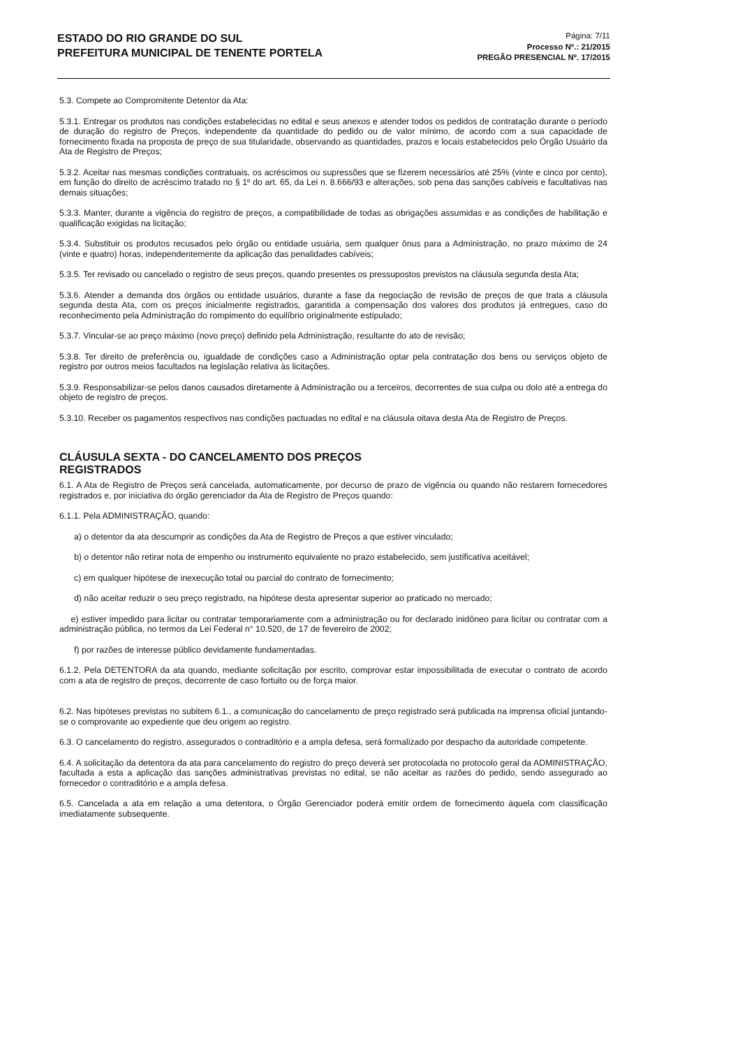ESTADO DO RIO GRANDE DO SUL
PREFEITURA MUNICIPAL DE TENENTE PORTELA
Página: 7/11
Processo Nº.: 21/2015
PREGÃO PRESENCIAL Nº. 17/2015
5.3. Compete ao Compromitente Detentor da Ata:
5.3.1. Entregar os produtos nas condições estabelecidas no edital e seus anexos e atender todos os pedidos de contratação durante o período de duração do registro de Preços, independente da quantidade do pedido ou de valor mínimo, de acordo com a sua capacidade de fornecimento fixada na proposta de preço de sua titularidade, observando as quantidades, prazos e locais estabelecidos pelo Órgão Usuário da Ata de Registro de Preços;
5.3.2. Aceitar nas mesmas condições contratuais, os acréscimos ou supressões que se fizerem necessários até 25% (vinte e cinco por cento), em função do direito de acréscimo tratado no § 1º do art. 65, da Lei n. 8.666/93 e alterações, sob pena das sanções cabíveis e facultativas nas demais situações;
5.3.3. Manter, durante a vigência do registro de preços, a compatibilidade de todas as obrigações assumidas e as condições de habilitação e qualificação exigidas na licitação;
5.3.4. Substituir os produtos recusados pelo órgão ou entidade usuária, sem qualquer ônus para a Administração, no prazo máximo de 24 (vinte e quatro) horas, independentemente da aplicação das penalidades cabíveis;
5.3.5. Ter revisado ou cancelado o registro de seus preços, quando presentes os pressupostos previstos na cláusula segunda desta Ata;
5.3.6. Atender a demanda dos órgãos ou entidade usuários, durante a fase da negociação de revisão de preços de que trata a cláusula segunda desta Ata, com os preços inicialmente registrados, garantida a compensação dos valores dos produtos já entregues, caso do reconhecimento pela Administração do rompimento do equilíbrio originalmente estipulado;
5.3.7. Vincular-se ao preço máximo (novo preço) definido pela Administração, resultante do ato de revisão;
5.3.8. Ter direito de preferência ou, igualdade de condições caso a Administração optar pela contratação dos bens ou serviços objeto de registro por outros meios facultados na legislação relativa às licitações.
5.3.9. Responsabilizar-se pelos danos causados diretamente à Administração ou a terceiros, decorrentes de sua culpa ou dolo até a entrega do objeto de registro de preços.
5.3.10. Receber os pagamentos respectivos nas condições pactuadas no edital e na cláusula oitava desta Ata de Registro de Preços.
CLÁUSULA SEXTA - DO CANCELAMENTO DOS PREÇOS
REGISTRADOS
6.1. A Ata de Registro de Preços será cancelada, automaticamente, por decurso de prazo de vigência ou quando não restarem fornecedores registrados e, por iniciativa do órgão gerenciador da Ata de Registro de Preços quando:
6.1.1. Pela ADMINISTRAÇÃO, quando:
a) o detentor da ata descumprir as condições da Ata de Registro de Preços a que estiver vinculado;
b) o detentor não retirar nota de empenho ou instrumento equivalente no prazo estabelecido, sem justificativa aceitável;
c) em qualquer hipótese de inexecução total ou parcial do contrato de fornecimento;
d) não aceitar reduzir o seu preço registrado, na hipótese desta apresentar superior ao praticado no mercado;
e) estiver impedido para licitar ou contratar temporariamente com a administração ou for declarado inidôneo para licitar ou contratar com a administração pública, no termos da Lei Federal n° 10.520, de 17 de fevereiro de 2002;
f) por razões de interesse público devidamente fundamentadas.
6.1.2. Pela DETENTORA da ata quando, mediante solicitação por escrito, comprovar estar impossibilitada de executar o contrato de acordo com a ata de registro de preços, decorrente de caso fortuito ou de força maior.
6.2. Nas hipóteses previstas no subitem 6.1., a comunicação do cancelamento de preço registrado será publicada na imprensa oficial juntando-se o comprovante ao expediente que deu origem ao registro.
6.3. O cancelamento do registro, assegurados o contraditório e a ampla defesa, será formalizado por despacho da autoridade competente.
6.4. A solicitação da detentora da ata para cancelamento do registro do preço deverá ser protocolada no protocolo geral da ADMINISTRAÇÃO, facultada a esta a aplicação das sanções administrativas previstas no edital, se não aceitar as razões do pedido, sendo assegurado ao fornecedor o contraditório e a ampla defesa.
6.5. Cancelada a ata em relação a uma detentora, o Órgão Gerenciador poderá emitir ordem de fornecimento àquela com classificação imediatamente subsequente.